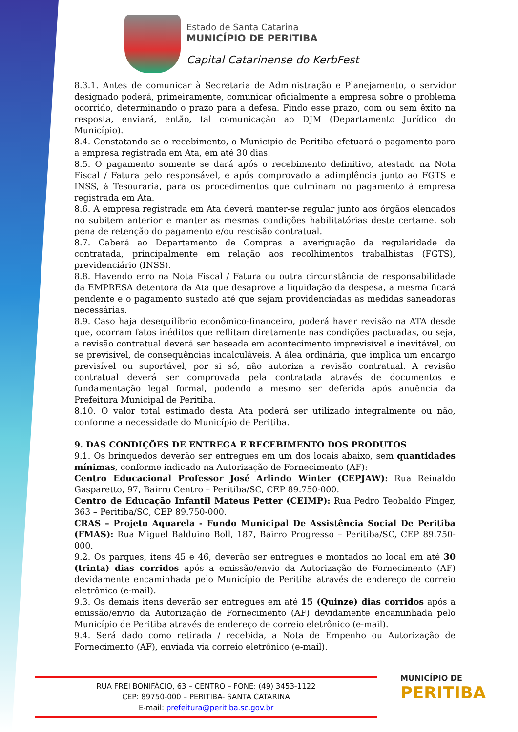Estado de Santa Catarina
MUNICÍPIO DE PERITIBA
Capital Catarinense do KerbFest
8.3.1. Antes de comunicar à Secretaria de Administração e Planejamento, o servidor designado poderá, primeiramente, comunicar oficialmente a empresa sobre o problema ocorrido, determinando o prazo para a defesa. Findo esse prazo, com ou sem êxito na resposta, enviará, então, tal comunicação ao DJM (Departamento Jurídico do Município).
8.4. Constatando-se o recebimento, o Município de Peritiba efetuará o pagamento para a empresa registrada em Ata, em até 30 dias.
8.5. O pagamento somente se dará após o recebimento definitivo, atestado na Nota Fiscal / Fatura pelo responsável, e após comprovado a adimplência junto ao FGTS e INSS, à Tesouraria, para os procedimentos que culminam no pagamento à empresa registrada em Ata.
8.6. A empresa registrada em Ata deverá manter-se regular junto aos órgãos elencados no subitem anterior e manter as mesmas condições habilitatórias deste certame, sob pena de retenção do pagamento e/ou rescisão contratual.
8.7. Caberá ao Departamento de Compras a averiguação da regularidade da contratada, principalmente em relação aos recolhimentos trabalhistas (FGTS), previdenciário (INSS).
8.8. Havendo erro na Nota Fiscal / Fatura ou outra circunstância de responsabilidade da EMPRESA detentora da Ata que desaprove a liquidação da despesa, a mesma ficará pendente e o pagamento sustado até que sejam providenciadas as medidas saneadoras necessárias.
8.9. Caso haja desequilíbrio econômico-financeiro, poderá haver revisão na ATA desde que, ocorram fatos inéditos que reflitam diretamente nas condições pactuadas, ou seja, a revisão contratual deverá ser baseada em acontecimento imprevisível e inevitável, ou se previsível, de consequências incalculáveis. A álea ordinária, que implica um encargo previsível ou suportável, por si só, não autoriza a revisão contratual. A revisão contratual deverá ser comprovada pela contratada através de documentos e fundamentação legal formal, podendo a mesmo ser deferida após anuência da Prefeitura Municipal de Peritiba.
8.10. O valor total estimado desta Ata poderá ser utilizado integralmente ou não, conforme a necessidade do Município de Peritiba.
9. DAS CONDIÇÕES DE ENTREGA E RECEBIMENTO DOS PRODUTOS
9.1. Os brinquedos deverão ser entregues em um dos locais abaixo, sem quantidades mínimas, conforme indicado na Autorização de Fornecimento (AF):
Centro Educacional Professor José Arlindo Winter (CEPJAW): Rua Reinaldo Gasparetto, 97, Bairro Centro – Peritiba/SC, CEP 89.750-000.
Centro de Educação Infantil Mateus Petter (CEIMP): Rua Pedro Teobaldo Finger, 363 – Peritiba/SC, CEP 89.750-000.
CRAS – Projeto Aquarela - Fundo Municipal De Assistência Social De Peritiba (FMAS): Rua Miguel Balduino Boll, 187, Bairro Progresso – Peritiba/SC, CEP 89.750-000.
9.2. Os parques, itens 45 e 46, deverão ser entregues e montados no local em até 30 (trinta) dias corridos após a emissão/envio da Autorização de Fornecimento (AF) devidamente encaminhada pelo Município de Peritiba através de endereço de correio eletrônico (e-mail).
9.3. Os demais itens deverão ser entregues em até 15 (Quinze) dias corridos após a emissão/envio da Autorização de Fornecimento (AF) devidamente encaminhada pelo Município de Peritiba através de endereço de correio eletrônico (e-mail).
9.4. Será dado como retirada / recebida, a Nota de Empenho ou Autorização de Fornecimento (AF), enviada via correio eletrônico (e-mail).
RUA FREI BONIFÁCIO, 63 – CENTRO – FONE: (49) 3453-1122
CEP: 89750-000 – PERITIBA- SANTA CATARINA
E-mail: prefeitura@peritiba.sc.gov.br
MUNICÍPIO DE
PERITIBA